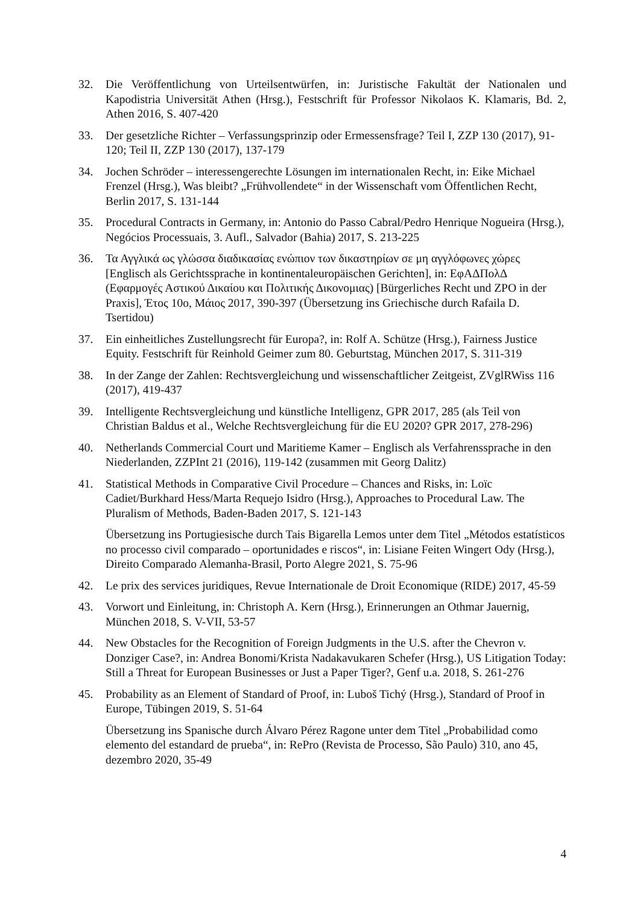32. Die Veröffentlichung von Urteilsentwürfen, in: Juristische Fakultät der Nationalen und Kapodistria Universität Athen (Hrsg.), Festschrift für Professor Nikolaos K. Klamaris, Bd. 2, Athen 2016, S. 407-420
33. Der gesetzliche Richter – Verfassungsprinzip oder Ermessensfrage? Teil I, ZZP 130 (2017), 91-120; Teil II, ZZP 130 (2017), 137-179
34. Jochen Schröder – interessengerechte Lösungen im internationalen Recht, in: Eike Michael Frenzel (Hrsg.), Was bleibt? „Frühvollendete“ in der Wissenschaft vom Öffentlichen Recht, Berlin 2017, S. 131-144
35. Procedural Contracts in Germany, in: Antonio do Passo Cabral/Pedro Henrique Nogueira (Hrsg.), Negócios Processuais, 3. Aufl., Salvador (Bahia) 2017, S. 213-225
36. Τα Αγγλικά ως γλώσσα διαδικασίας ενώπιον των δικαστηρίων σε μη αγγλόφωνες χώρες [Englisch als Gerichtssprache in kontinentaleuropäischen Gerichten], in: ΕφΑΔΠολΔ (Εφαρμογές Αστικού Δικαίου και Πολιτικής Δικονομιας) [Bürgerliches Recht und ZPO in der Praxis], Έτος 10ο, Μάιος 2017, 390-397 (Übersetzung ins Griechische durch Rafaila D. Tsertidou)
37. Ein einheitliches Zustellungsrecht für Europa?, in: Rolf A. Schütze (Hrsg.), Fairness Justice Equity. Festschrift für Reinhold Geimer zum 80. Geburtstag, München 2017, S. 311-319
38. In der Zange der Zahlen: Rechtsvergleichung und wissenschaftlicher Zeitgeist, ZVglRWiss 116 (2017), 419-437
39. Intelligente Rechtsvergleichung und künstliche Intelligenz, GPR 2017, 285 (als Teil von Christian Baldus et al., Welche Rechtsvergleichung für die EU 2020? GPR 2017, 278-296)
40. Netherlands Commercial Court und Maritieme Kamer – Englisch als Verfahrenssprache in den Niederlanden, ZZPInt 21 (2016), 119-142 (zusammen mit Georg Dalitz)
41. Statistical Methods in Comparative Civil Procedure – Chances and Risks, in: Loïc Cadiet/Burkhard Hess/Marta Requejo Isidro (Hrsg.), Approaches to Procedural Law. The Pluralism of Methods, Baden-Baden 2017, S. 121-143
Übersetzung ins Portugiesische durch Tais Bigarella Lemos unter dem Titel „Métodos estatísticos no processo civil comparado – oportunidades e riscos“, in: Lisiane Feiten Wingert Ody (Hrsg.), Direito Comparado Alemanha-Brasil, Porto Alegre 2021, S. 75-96
42. Le prix des services juridiques, Revue Internationale de Droit Economique (RIDE) 2017, 45-59
43. Vorwort und Einleitung, in: Christoph A. Kern (Hrsg.), Erinnerungen an Othmar Jauernig, München 2018, S. V-VII, 53-57
44. New Obstacles for the Recognition of Foreign Judgments in the U.S. after the Chevron v. Donziger Case?, in: Andrea Bonomi/Krista Nadakavukaren Schefer (Hrsg.), US Litigation Today: Still a Threat for European Businesses or Just a Paper Tiger?, Genf u.a. 2018, S. 261-276
45. Probability as an Element of Standard of Proof, in: Luboš Tichý (Hrsg.), Standard of Proof in Europe, Tübingen 2019, S. 51-64
Übersetzung ins Spanische durch Álvaro Pérez Ragone unter dem Titel „Probabilidad como elemento del estandard de prueba“, in: RePro (Revista de Processo, São Paulo) 310, ano 45, dezembro 2020, 35-49
4